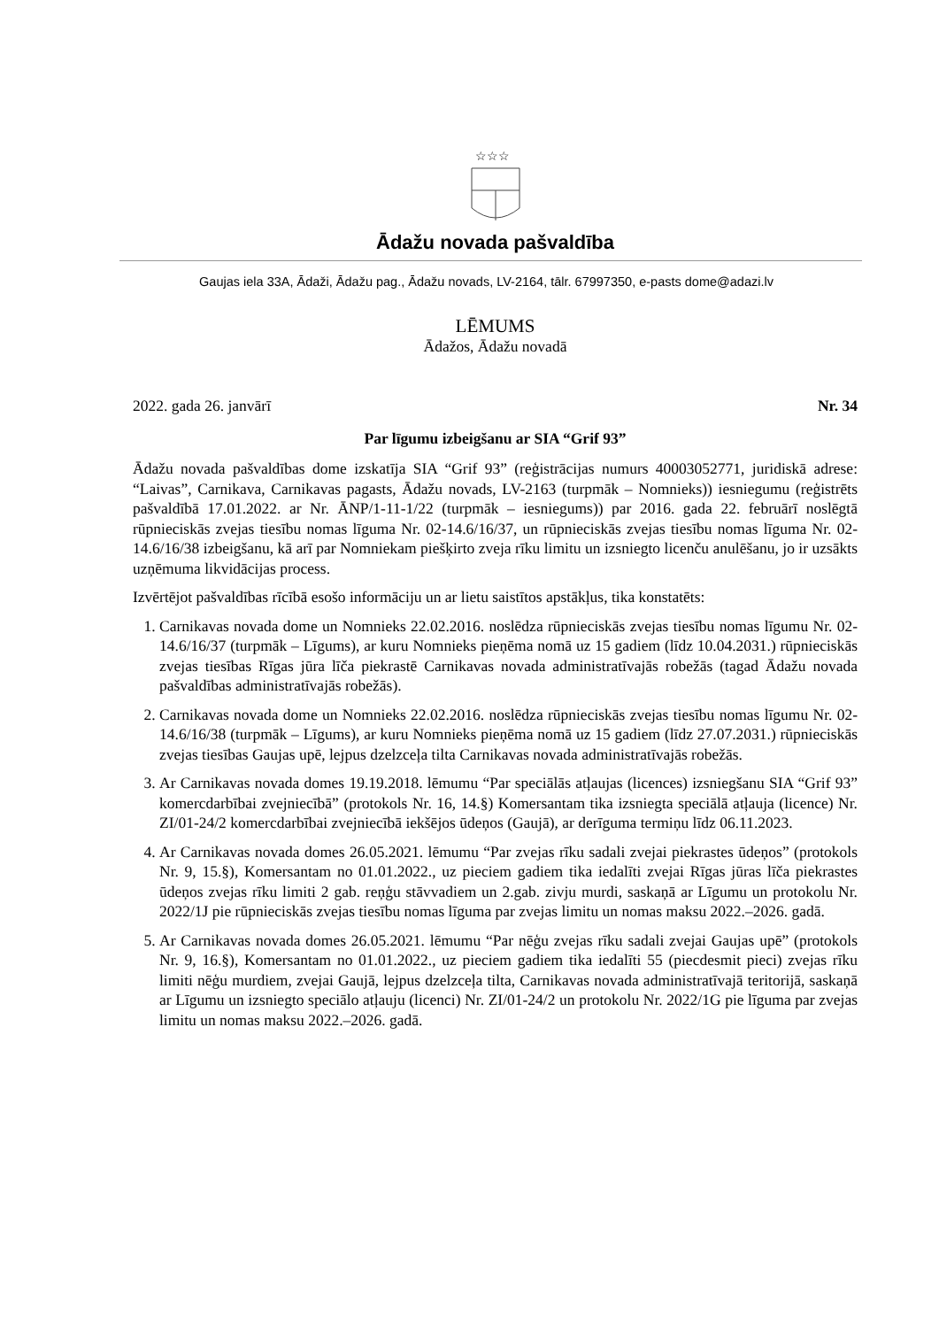☆☆☆
Ādažu novada pašvaldība
Gaujas iela 33A, Ādaži, Ādažu pag., Ādažu novads, LV-2164, tālr. 67997350, e-pasts dome@adazi.lv
LĒMUMS
Ādažos, Ādažu novadā
2022. gada 26. janvārī Nr. 34
Par līgumu izbeigšanu ar SIA “Grif 93”
Ādažu novada pašvaldības dome izskatīja SIA “Grif 93” (reģistrācijas numurs 40003052771, juridiskā adrese: “Laivas”, Carnikava, Carnikavas pagasts, Ādažu novads, LV-2163 (turpmāk – Nomnieks)) iesniegumu (reģistrēts pašvaldībā 17.01.2022. ar Nr. ĀNP/1-11-1/22 (turpmāk – iesniegums)) par 2016. gada 22. februārī noslēgtā rūpnieciskās zvejas tiesību nomas līguma Nr. 02-14.6/16/37, un rūpnieciskās zvejas tiesību nomas līguma Nr. 02-14.6/16/38 izbeigšanu, kā arī par Nomniekam piešķirto zveja rīku limitu un izsniegto licenču anulēšanu, jo ir uzsākts uzņēmuma likvidācijas process.
Izvērtējot pašvaldības rīcībā esošo informāciju un ar lietu saistītos apstākļus, tika konstatēts:
1. Carnikavas novada dome un Nomnieks 22.02.2016. noslēdza rūpnieciskās zvejas tiesību nomas līgumu Nr. 02-14.6/16/37 (turpmāk – Līgums), ar kuru Nomnieks pieņēma nomā uz 15 gadiem (līdz 10.04.2031.) rūpnieciskās zvejas tiesības Rīgas jūra līča piekrastē Carnikavas novada administratīvajās robežās (tagad Ādažu novada pašvaldības administratīvajās robežās).
2. Carnikavas novada dome un Nomnieks 22.02.2016. noslēdza rūpnieciskās zvejas tiesību nomas līgumu Nr. 02-14.6/16/38 (turpmāk – Līgums), ar kuru Nomnieks pieņēma nomā uz 15 gadiem (līdz 27.07.2031.) rūpnieciskās zvejas tiesības Gaujas upē, lejpus dzelzceļa tilta Carnikavas novada administratīvajās robežās.
3. Ar Carnikavas novada domes 19.19.2018. lēmumu “Par speciālās atļaujas (licences) izsniegšanu SIA “Grif 93” komercdarbībai zvejniecībā” (protokols Nr. 16, 14.§) Komersantam tika izsniegta speciālā atļauja (licence) Nr. ZI/01-24/2 komercdarbībai zvejniecībā iekšējos ūdeņos (Gaujā), ar derīguma termiņu līdz 06.11.2023.
4. Ar Carnikavas novada domes 26.05.2021. lēmumu “Par zvejas rīku sadali zvejai piekrastes ūdeņos” (protokols Nr. 9, 15.§), Komersantam no 01.01.2022., uz pieciem gadiem tika iedalīti zvejai Rīgas jūras līča piekrastes ūdeņos zvejas rīku limiti 2 gab. reņģu stāvvadiem un 2.gab. zivju murdi, saskaņā ar Līgumu un protokolu Nr. 2022/1J pie rūpnieciskās zvejas tiesību nomas līguma par zvejas limitu un nomas maksu 2022.–2026. gadā.
5. Ar Carnikavas novada domes 26.05.2021. lēmumu “Par nēģu zvejas rīku sadali zvejai Gaujas upē” (protokols Nr. 9, 16.§), Komersantam no 01.01.2022., uz pieciem gadiem tika iedalīti 55 (piecdesmit pieci) zvejas rīku limiti nēģu murdiem, zvejai Gaujā, lejpus dzelzceļa tilta, Carnikavas novada administratīvajā teritorijā, saskaņā ar Līgumu un izsniegto speciālo atļauju (licenci) Nr. ZI/01-24/2 un protokolu Nr. 2022/1G pie līguma par zvejas limitu un nomas maksu 2022.–2026. gadā.